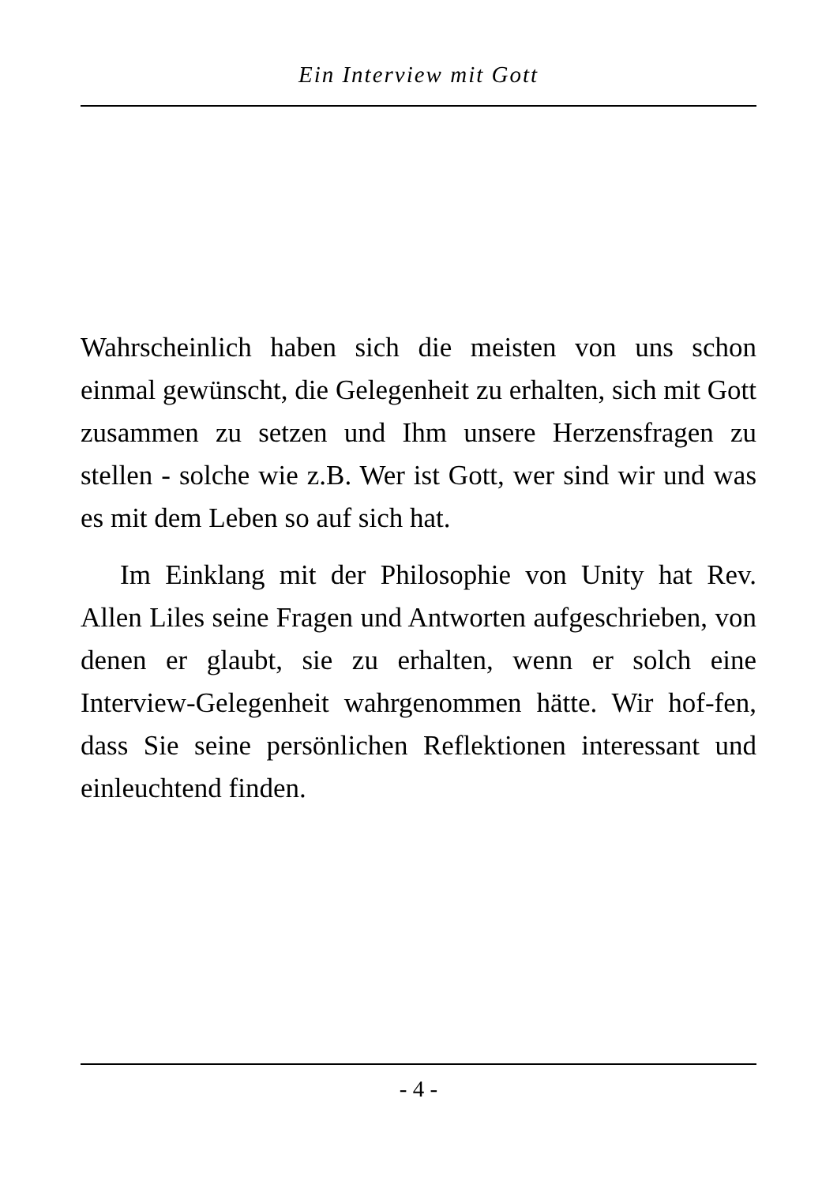Ein Interview mit Gott
Wahrscheinlich haben sich die meisten von uns schon einmal gewünscht, die Gelegenheit zu erhalten, sich mit Gott zusammen zu setzen und Ihm unsere Herzensfragen zu stellen - solche wie z.B. Wer ist Gott, wer sind wir und was es mit dem Leben so auf sich hat.
Im Einklang mit der Philosophie von Unity hat Rev. Allen Liles seine Fragen und Antworten aufgeschrieben, von denen er glaubt, sie zu erhalten, wenn er solch eine Interview-Gelegenheit wahrgenommen hätte. Wir hof-fen, dass Sie seine persönlichen Reflektionen interessant und einleuchtend finden.
- 4 -